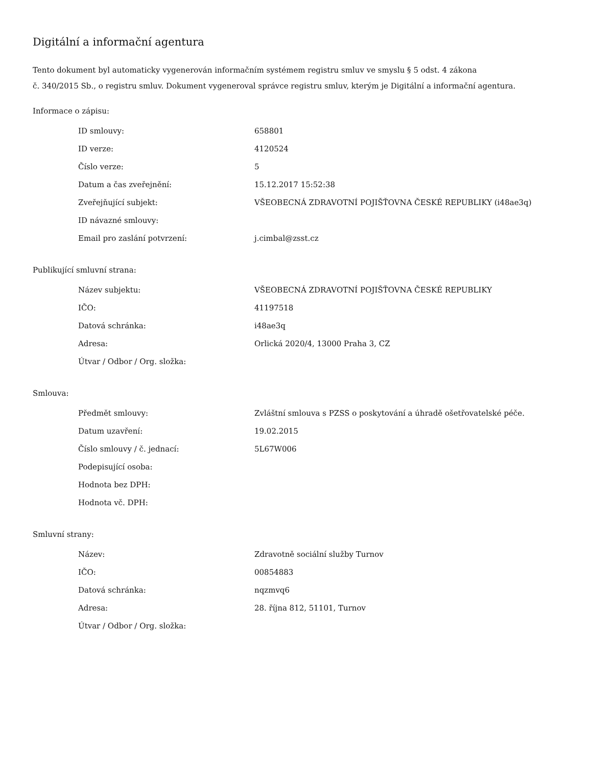Digitální a informační agentura
Tento dokument byl automaticky vygenerován informačním systémem registru smluv ve smyslu § 5 odst. 4 zákona
č. 340/2015 Sb., o registru smluv. Dokument vygeneroval správce registru smluv, kterým je Digitální a informační agentura.
Informace o zápisu:
| ID smlouvy: | 658801 |
| ID verze: | 4120524 |
| Číslo verze: | 5 |
| Datum a čas zveřejnění: | 15.12.2017 15:52:38 |
| Zveřejňující subjekt: | VŠEOBECNÁ ZDRAVOTNÍ POJIŠŤOVNA ČESKÉ REPUBLIKY (i48ae3q) |
| ID návazné smlouvy: | |
| Email pro zaslání potvrzení: | j.cimbal@zsst.cz |
Publikující smluvní strana:
| Název subjektu: | VŠEOBECNÁ ZDRAVOTNÍ POJIŠŤOVNA ČESKÉ REPUBLIKY |
| IČO: | 41197518 |
| Datová schránka: | i48ae3q |
| Adresa: | Orlická 2020/4, 13000 Praha 3, CZ |
| Útvar / Odbor / Org. složka: | |
Smlouva:
| Předmět smlouvy: | Zvláštní smlouva s PZSS o poskytování a úhradě ošetřovatelské péče. |
| Datum uzavření: | 19.02.2015 |
| Číslo smlouvy / č. jednací: | 5L67W006 |
| Podepisující osoba: | |
| Hodnota bez DPH: | |
| Hodnota vč. DPH: | |
Smluvní strany:
| Název: | Zdravotně sociální služby Turnov |
| IČO: | 00854883 |
| Datová schránka: | nqzmvq6 |
| Adresa: | 28. října 812, 51101, Turnov |
| Útvar / Odbor / Org. složka: | |